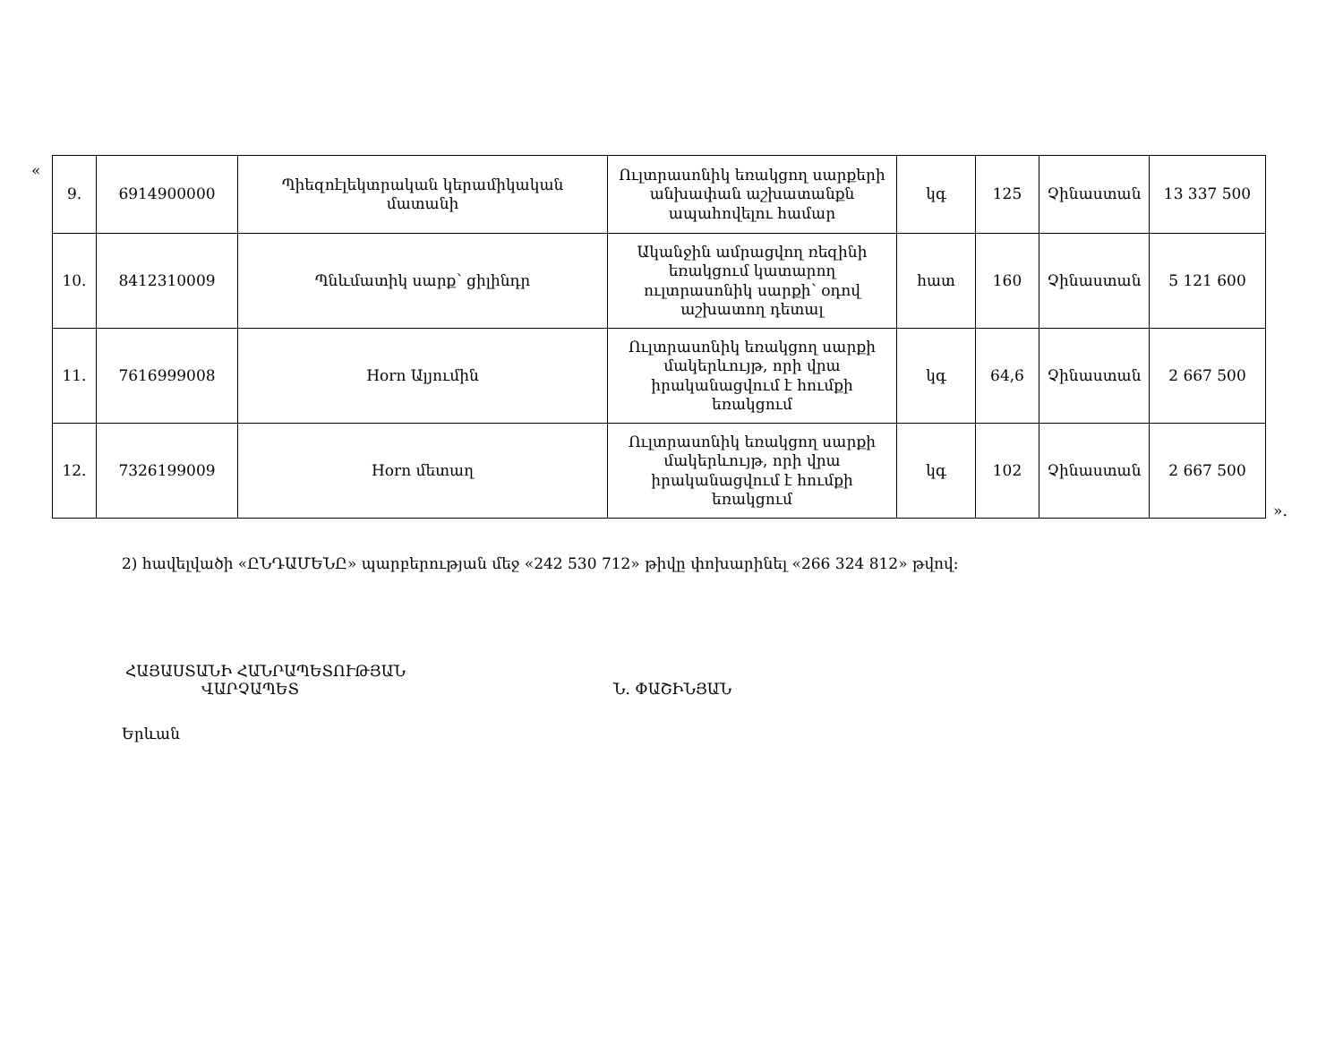«
| 9. | 6914900000 | Պիեզոէլեկտրական կերամիկական մատանի | Ուլտրասոնիկ եռակցող սարքերի անխափան աշխատանքն ապահովելու համար | կգ | 125 | Չինաստան | 13 337 500 |
| 10. | 8412310009 | Պնևմատիկ սարք՝ ցիլինդր | Ականջին ամրացվող ռեզինի եռակցում կատարող ուլտրասոնիկ սարքի՝ օդով աշխատող դետալ | հատ | 160 | Չինաստան | 5 121 600 |
| 11. | 7616999008 | Horn Ալյումին | Ուլտրասոնիկ եռակցող սարքի մակերևույթ, որի վրա իրականացվում է հումքի եռակցում | կգ | 64,6 | Չինաստան | 2 667 500 |
| 12. | 7326199009 | Horn մետաղ | Ուլտրասոնիկ եռակցող սարքի մակերևույթ, որի վրա իրականացվում է հումքի եռակցում | կգ | 102 | Չինաստան | 2 667 500 |
».
2) հավելվածի «ԸՆԴԱՄԵՆԸ» պարբերության մեջ «242 530 712» թիվը փոխարինել «266 324 812» թվով:
ՀԱՅԱՍՏԱՆԻ ՀԱՆՐԱՊԵՏՈՒԹՅԱՆ
ՎԱՐՉԱՊԵՏ Ն. ՓԱՇԻՆՅԱՆ
Երևան